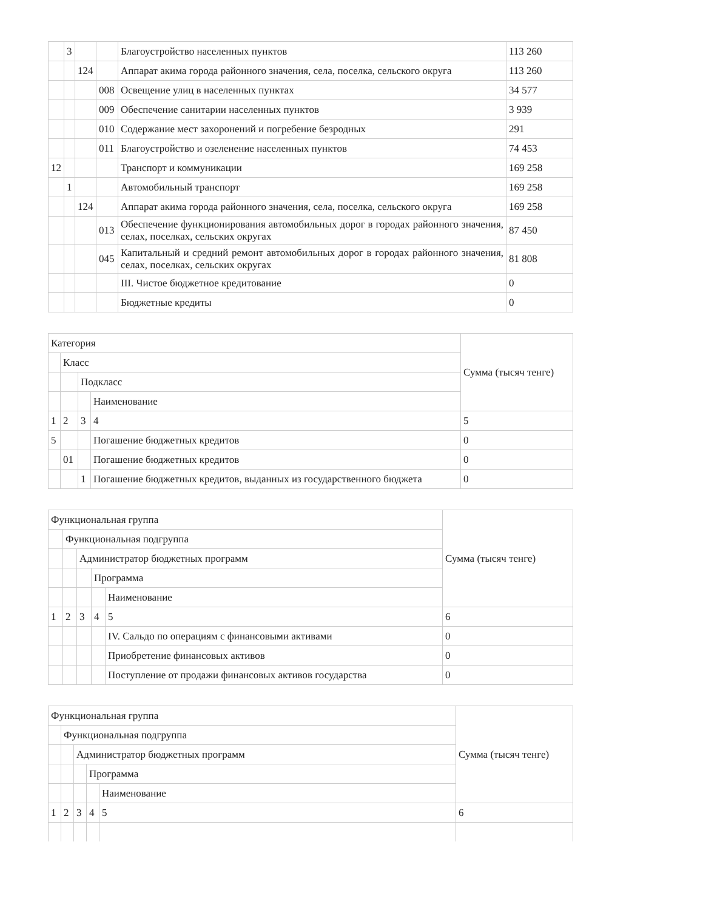| | 3 | | | Благоустройство населенных пунктов | 113 260 |
| | | 124 | | Аппарат акима города районного значения, села, поселка, сельского округа | 113 260 |
| | | | 008 | Освещение улиц в населенных пунктах | 34 577 |
| | | | 009 | Обеспечение санитарии населенных пунктов | 3 939 |
| | | | 010 | Содержание мест захоронений и погребение безродных | 291 |
| | | | 011 | Благоустройство и озеленение населенных пунктов | 74 453 |
| 12 | | | | Транспорт и коммуникации | 169 258 |
| | 1 | | | Автомобильный транспорт | 169 258 |
| | | 124 | | Аппарат акима города районного значения, села, поселка, сельского округа | 169 258 |
| | | | 013 | Обеспечение функционирования автомобильных дорог в городах районного значения, селах, поселках, сельских округах | 87 450 |
| | | | 045 | Капитальный и средний ремонт автомобильных дорог в городах районного значения, селах, поселках, сельских округах | 81 808 |
| | | | | III. Чистое бюджетное кредитование | 0 |
| | | | | Бюджетные кредиты | 0 |
| Категория | | | | Сумма (тысяч тенге) |
| | Класс | | | |
| | | Подкласс | | |
| | | | Наименование | |
| 1 | 2 | 3 | 4 | 5 |
| 5 | | | Погашение бюджетных кредитов | 0 |
| | 01 | | Погашение бюджетных кредитов | 0 |
| | | 1 | Погашение бюджетных кредитов, выданных из государственного бюджета | 0 |
| Функциональная группа | | | | | Сумма (тысяч тенге) |
| | Функциональная подгруппа | | | | |
| | | Администратор бюджетных программ | | | |
| | | | Программа | | |
| | | | | Наименование | |
| 1 | 2 | 3 | 4 | 5 | 6 |
| | | | | IV. Сальдо по операциям с финансовыми активами | 0 |
| | | | | Приобретение финансовых активов | 0 |
| | | | | Поступление от продажи финансовых активов государства | 0 |
| Функциональная группа | | | | | Сумма (тысяч тенге) |
| | Функциональная подгруппа | | | | |
| | | Администратор бюджетных программ | | | |
| | | | Программа | | |
| | | | | Наименование | |
| 1 | 2 | 3 | 4 | 5 | 6 |